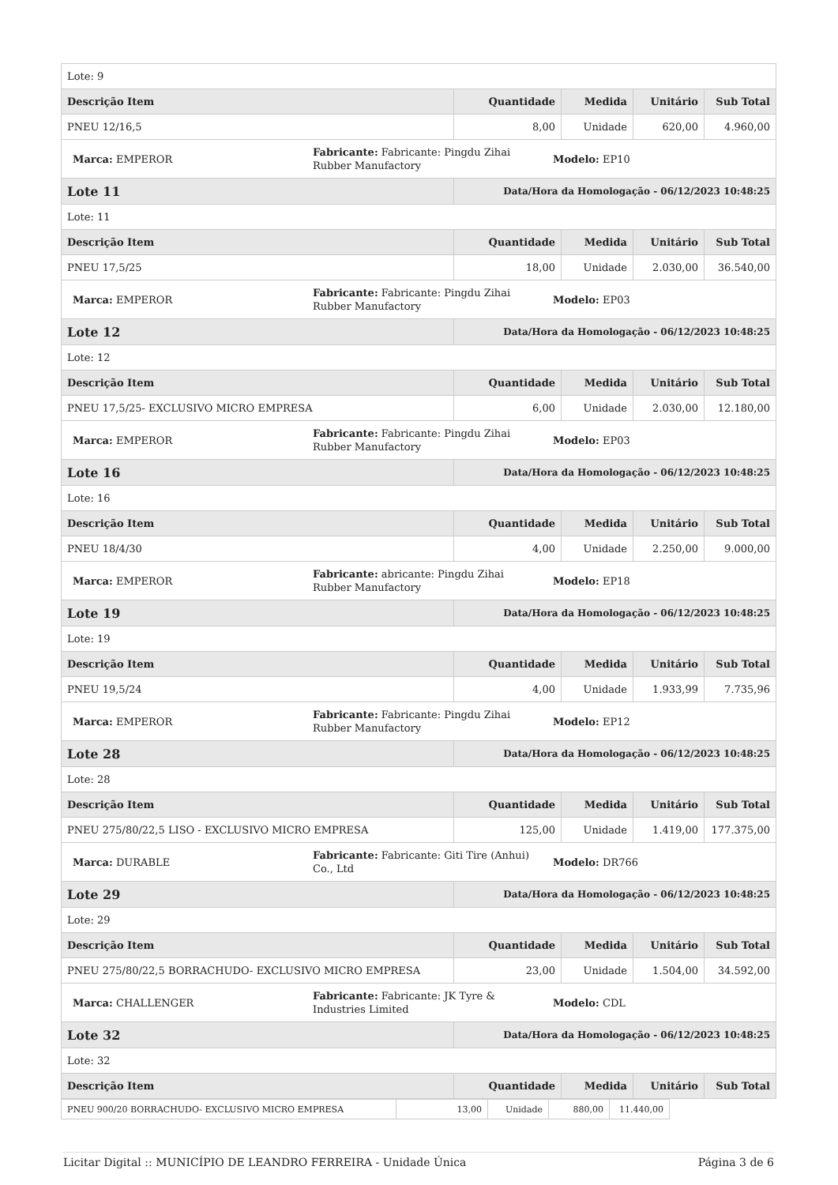| Lote: 9 | | | | |
| Descrição Item | Quantidade | Medida | Unitário | Sub Total |
| PNEU 12/16,5 | 8,00 | Unidade | 620,00 | 4.960,00 |
| / Marca: EMPEROR / Fabricante: Fabricante: Pingdu Zihai Rubber Manufactory / Modelo: EP10 / | | | | |
| Lote 11 | Data/Hora da Homologação - 06/12/2023 10:48:25 | | | |
| Lote: 11 | | | | |
| Descrição Item | Quantidade | Medida | Unitário | Sub Total |
| PNEU 17,5/25 | 18,00 | Unidade | 2.030,00 | 36.540,00 |
| / Marca: EMPEROR / Fabricante: Fabricante: Pingdu Zihai Rubber Manufactory / Modelo: EP03 / | | | | |
| Lote 12 | Data/Hora da Homologação - 06/12/2023 10:48:25 | | | |
| Lote: 12 | | | | |
| Descrição Item | Quantidade | Medida | Unitário | Sub Total |
| PNEU 17,5/25- EXCLUSIVO MICRO EMPRESA | 6,00 | Unidade | 2.030,00 | 12.180,00 |
| / Marca: EMPEROR / Fabricante: Fabricante: Pingdu Zihai Rubber Manufactory / Modelo: EP03 / | | | | |
| Lote 16 | Data/Hora da Homologação - 06/12/2023 10:48:25 | | | |
| Lote: 16 | | | | |
| Descrição Item | Quantidade | Medida | Unitário | Sub Total |
| PNEU 18/4/30 | 4,00 | Unidade | 2.250,00 | 9.000,00 |
| / Marca: EMPEROR / Fabricante: abricante: Pingdu Zihai Rubber Manufactory / Modelo: EP18 / | | | | |
| Lote 19 | Data/Hora da Homologação - 06/12/2023 10:48:25 | | | |
| Lote: 19 | | | | |
| Descrição Item | Quantidade | Medida | Unitário | Sub Total |
| PNEU 19,5/24 | 4,00 | Unidade | 1.933,99 | 7.735,96 |
| / Marca: EMPEROR / Fabricante: Fabricante: Pingdu Zihai Rubber Manufactory / Modelo: EP12 / | | | | |
| Lote 28 | Data/Hora da Homologação - 06/12/2023 10:48:25 | | | |
| Lote: 28 | | | | |
| Descrição Item | Quantidade | Medida | Unitário | Sub Total |
| PNEU 275/80/22,5 LISO - EXCLUSIVO MICRO EMPRESA | 125,00 | Unidade | 1.419,00 | 177.375,00 |
| / Marca: DURABLE / Fabricante: Fabricante: Giti Tire (Anhui) Co., Ltd / Modelo: DR766 / | | | | |
| Lote 29 | Data/Hora da Homologação - 06/12/2023 10:48:25 | | | |
| Lote: 29 | | | | |
| Descrição Item | Quantidade | Medida | Unitário | Sub Total |
| PNEU 275/80/22,5 BORRACHUDO- EXCLUSIVO MICRO EMPRESA | 23,00 | Unidade | 1.504,00 | 34.592,00 |
| / Marca: CHALLENGER / Fabricante: Fabricante: JK Tyre & Industries Limited / Modelo: CDL / | | | | |
| Lote 32 | Data/Hora da Homologação - 06/12/2023 10:48:25 | | | |
| Lote: 32 | | | | |
| Descrição Item | Quantidade | Medida | Unitário | Sub Total |
| PNEU 900/20 BORRACHUDO- EXCLUSIVO MICRO EMPRESA | 13,00 | Unidade | 880,00 | 11.440,00 |
Licitar Digital :: MUNICÍPIO DE LEANDRO FERREIRA - Unidade Única Página 3 de 6